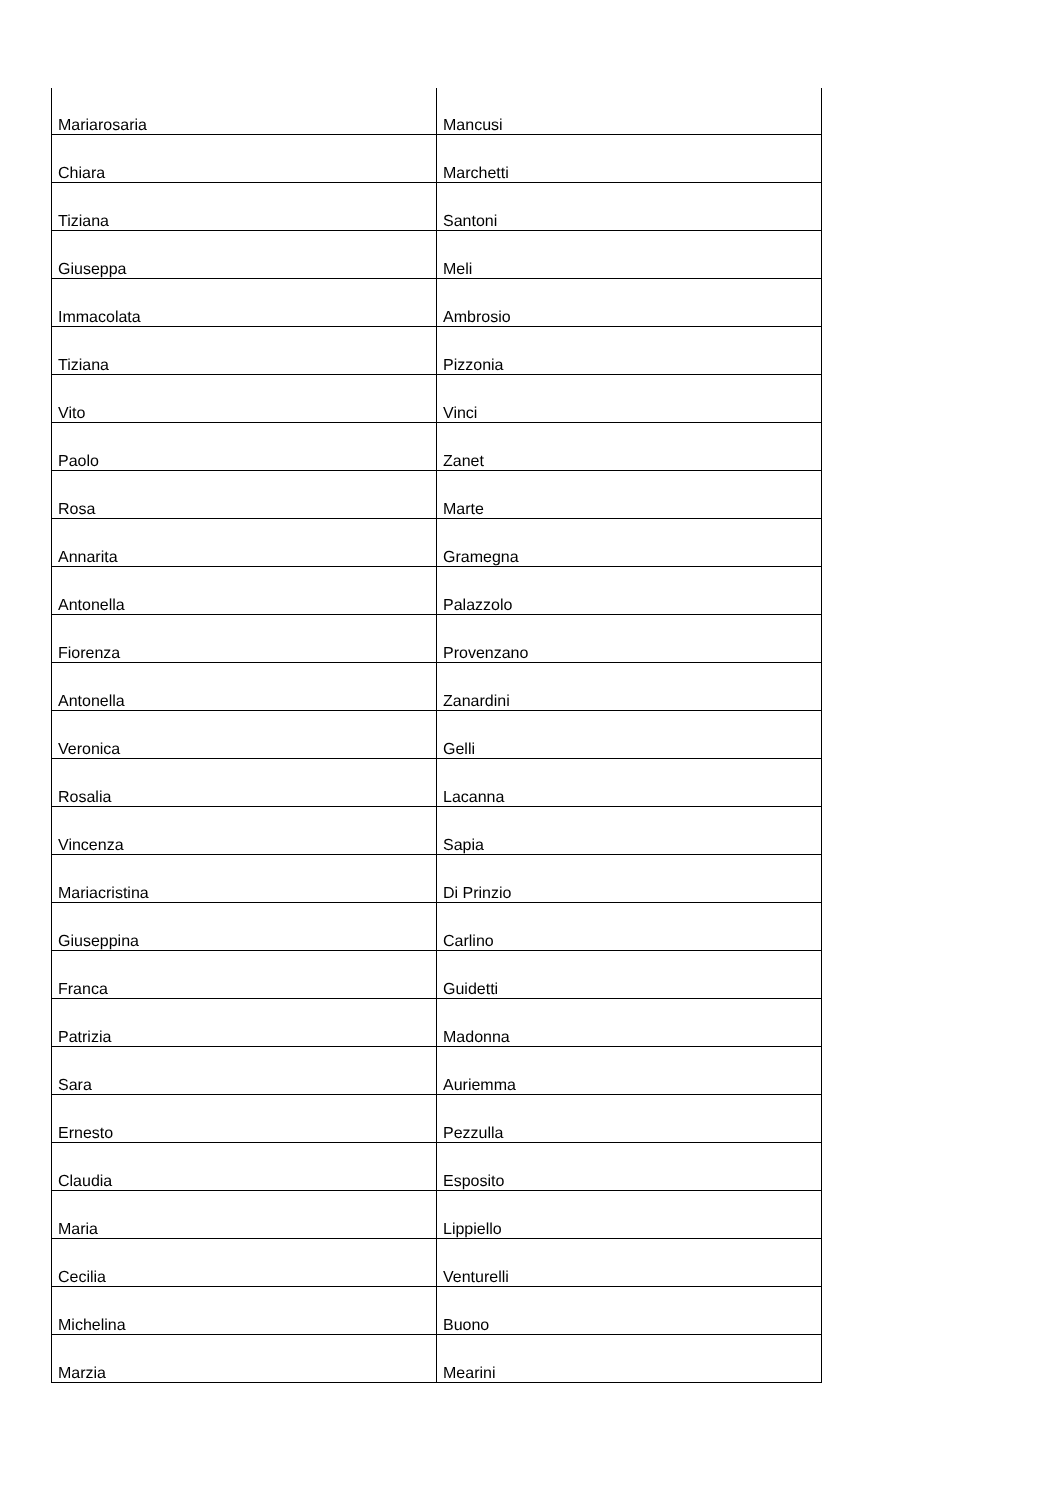| Mariarosaria | Mancusi |
| Chiara | Marchetti |
| Tiziana | Santoni |
| Giuseppa | Meli |
| Immacolata | Ambrosio |
| Tiziana | Pizzonia |
| Vito | Vinci |
| Paolo | Zanet |
| Rosa | Marte |
| Annarita | Gramegna |
| Antonella | Palazzolo |
| Fiorenza | Provenzano |
| Antonella | Zanardini |
| Veronica | Gelli |
| Rosalia | Lacanna |
| Vincenza | Sapia |
| Mariacristina | Di Prinzio |
| Giuseppina | Carlino |
| Franca | Guidetti |
| Patrizia | Madonna |
| Sara | Auriemma |
| Ernesto | Pezzulla |
| Claudia | Esposito |
| Maria | Lippiello |
| Cecilia | Venturelli |
| Michelina | Buono |
| Marzia | Mearini |